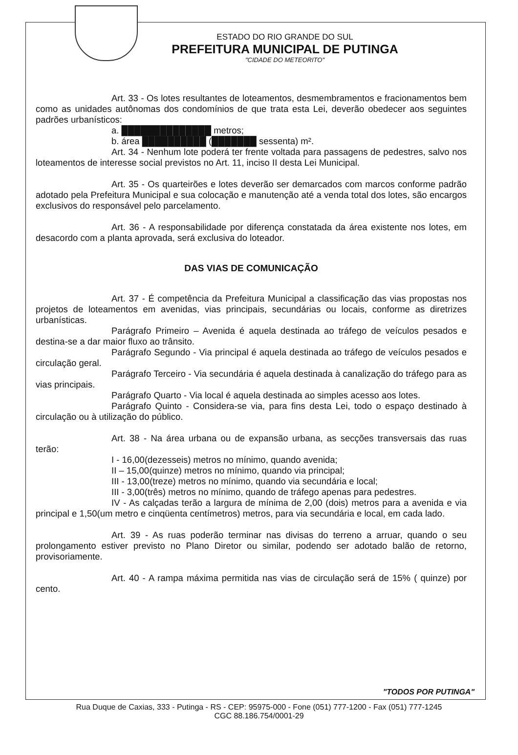ESTADO DO RIO GRANDE DO SUL
PREFEITURA MUNICIPAL DE PUTINGA
"CIDADE DO METEORITO"
Art. 33 - Os lotes resultantes de loteamentos, desmembramentos e fracionamentos bem como as unidades autônomas dos condomínios de que trata esta Lei, deverão obedecer aos seguintes padrões urbanísticos:
a. ██████████████ metros;
b. área ██████████ (███████ sessenta) m².
Art. 34 - Nenhum lote poderá ter frente voltada para passagens de pedestres, salvo nos loteamentos de interesse social previstos no Art. 11, inciso II desta Lei Municipal.
Art. 35 - Os quarteirões e lotes deverão ser demarcados com marcos conforme padrão adotado pela Prefeitura Municipal e sua colocação e manutenção até a venda total dos lotes, são encargos exclusivos do responsável pelo parcelamento.
Art. 36 - A responsabilidade por diferença constatada da área existente nos lotes, em desacordo com a planta aprovada, será exclusiva do loteador.
DAS VIAS DE COMUNICAÇÃO
Art. 37 - É competência da Prefeitura Municipal a classificação das vias propostas nos projetos de loteamentos em avenidas, vias principais, secundárias ou locais, conforme as diretrizes urbanísticas.
Parágrafo Primeiro – Avenida é aquela destinada ao tráfego de veículos pesados e destina-se a dar maior fluxo ao trânsito.
Parágrafo Segundo - Via principal é aquela destinada ao tráfego de veículos pesados e circulação geral.
Parágrafo Terceiro - Via secundária é aquela destinada à canalização do tráfego para as vias principais.
Parágrafo Quarto - Via local é aquela destinada ao simples acesso aos lotes.
Parágrafo Quinto - Considera-se via, para fins desta Lei, todo o espaço destinado à circulação ou à utilização do público.
Art. 38 - Na área urbana ou de expansão urbana, as secções transversais das ruas terão:
I - 16,00(dezesseis) metros no mínimo, quando avenida;
II – 15,00(quinze) metros no mínimo, quando via principal;
III - 13,00(treze) metros no mínimo, quando via secundária e local;
III - 3,00(três) metros no mínimo, quando de tráfego apenas para pedestres.
IV - As calçadas terão a largura de mínima de 2,00 (dois) metros para a avenida e via principal e 1,50(um metro e cinqüenta centímetros) metros, para via secundária e local, em cada lado.
Art. 39 - As ruas poderão terminar nas divisas do terreno a arruar, quando o seu prolongamento estiver previsto no Plano Diretor ou similar, podendo ser adotado balão de retorno, provisoriamente.
Art. 40 - A rampa máxima permitida nas vias de circulação será de 15% ( quinze) por cento.
"TODOS POR PUTINGA"
Rua Duque de Caxias, 333 - Putinga - RS - CEP: 95975-000 - Fone (051) 777-1200 - Fax (051) 777-1245
CGC 88.186.754/0001-29